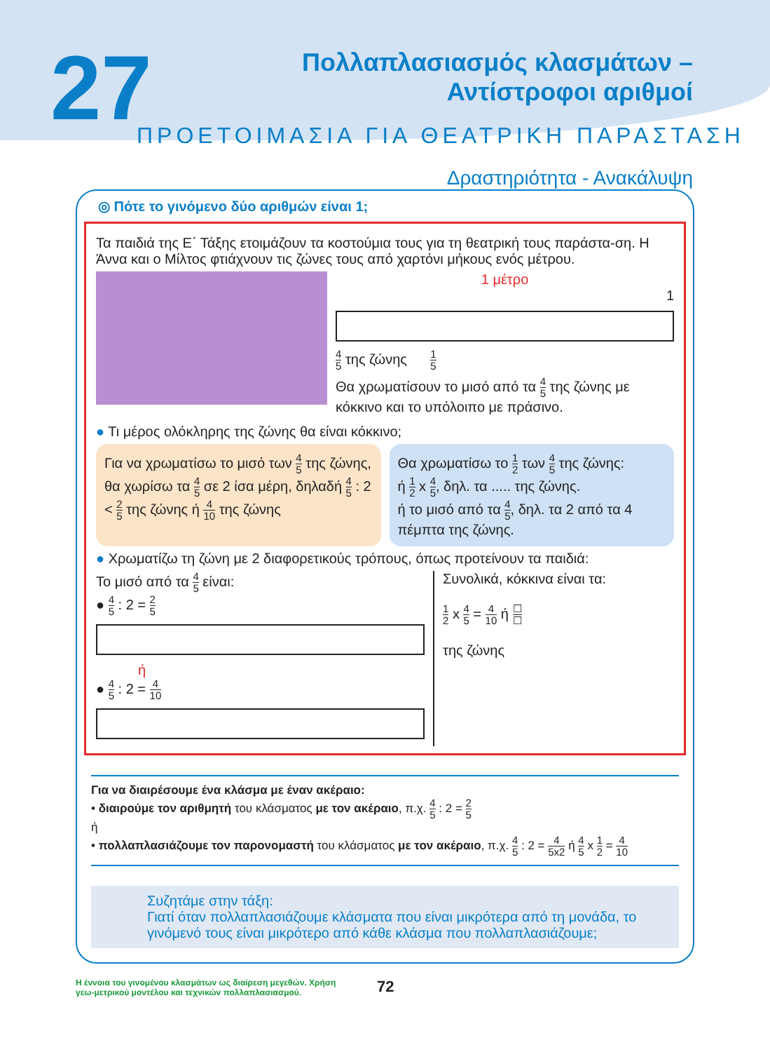27
Πολλαπλασιασμός κλασμάτων –
Αντίστροφοι αριθμοί
ΠΡΟΕΤΟΙΜΑΣΙΑ ΓΙΑ ΘΕΑΤΡΙΚΗ ΠΑΡΑΣΤΑΣΗ
Δραστηριότητα - Ανακάλυψη
◎ Πότε το γινόμενο δύο αριθμών είναι 1;
Τα παιδιά της Ε΄ Τάξης ετοιμάζουν τα κοστούμια τους για τη θεατρική τους παράστα-ση. Η Άννα και ο Μίλτος φτιάχνουν τις ζώνες τους από χαρτόνι μήκους ενός μέτρου.
1 μέτρο
1
4 5 της ζώνης 1 5
Θα χρωματίσουν το μισό από τα 4 5 της ζώνης με κόκκινο και το υπόλοιπο με πράσινο.
● Τι μέρος ολόκληρης της ζώνης θα είναι κόκκινο;
Για να χρωματίσω το μισό των 4 5 της ζώνης, θα χωρίσω τα 4 5 σε 2 ίσα μέρη, δηλαδή 4 5 : 2 < 2 5 της ζώνης ή 4 10 της ζώνης
Θα χρωματίσω το 1 2 των 4 5 της ζώνης:
ή 1 2 x 4 5, δηλ. τα ..... της ζώνης.
ή το μισό από τα 4 5, δηλ. τα 2 από τα 4 πέμπτα της ζώνης.
● Χρωματίζω τη ζώνη με 2 διαφορετικούς τρόπους, όπως προτείνουν τα παιδιά:
Το μισό από τα 4 5 είναι:
● 4 5 : 2 = 2 5
ή
● 4 5 : 2 = 4 10
Συνολικά, κόκκινα είναι τα:
1 2 x 4 5 = 4 10 ή ☐ ☐
της ζώνης
Για να διαιρέσουμε ένα κλάσμα με έναν ακέραιο:
• διαιρούμε τον αριθμητή του κλάσματος με τον ακέραιο, π.χ. 4 5 : 2 = 2 5
ή
• πολλαπλασιάζουμε τον παρονομαστή του κλάσματος με τον ακέραιο, π.χ. 4 5 : 2 = 4 5x2 ή 4 5 x 1 2 = 4 10
Συζητάμε στην τάξη:
Γιατί όταν πολλαπλασιάζουμε κλάσματα που είναι μικρότερα από τη μονάδα, το γινόμενό τους είναι μικρότερο από κάθε κλάσμα που πολλαπλασιάζουμε;
Η έννοια του γινομένου κλασμάτων ως διαίρεση μεγεθών. Χρήση γεω-μετρικού μοντέλου και τεχνικών πολλαπλασιασμού.
72